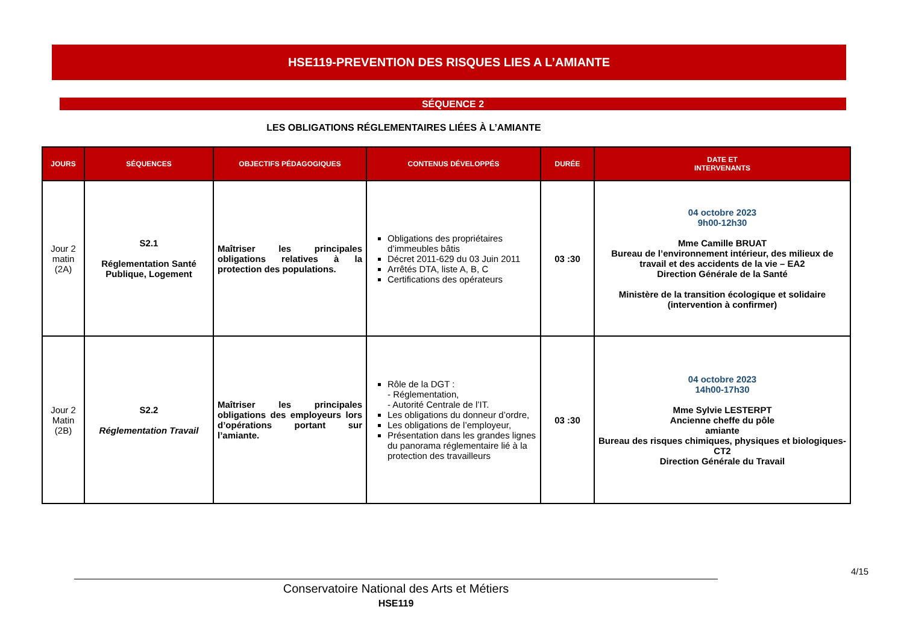HSE119-PREVENTION DES RISQUES LIES A L’AMIANTE
SÉQUENCE 2
LES OBLIGATIONS RÉGLEMENTAIRES LIÉES À L’AMIANTE
| JOURS | SÉQUENCES | OBJECTIFS PÉDAGOGIQUES | CONTENUS DÉVELOPPÉS | DURÉE | DATE ET INTERVENANTS |
| --- | --- | --- | --- | --- | --- |
| Jour 2 matin (2A) | S2.1 Réglementation Santé Publique, Logement | Maîtriser les principales obligations relatives à la protection des populations. | Obligations des propriétaires d’immeubles bâtis Décret 2011-629 du 03 Juin 2011 Arrêtés DTA, liste A, B, C Certifications des opérateurs | 03 :30 | 04 octobre 2023 9h00-12h30 Mme Camille BRUAT Bureau de l’environnement intérieur, des milieux de travail et des accidents de la vie – EA2 Direction Générale de la Santé Ministère de la transition écologique et solidaire (intervention à confirmer) |
| Jour 2 Matin (2B) | S2.2 Réglementation Travail | Maîtriser les principales obligations des employeurs lors d’opérations portant sur l’amiante. | Rôle de la DGT : - Réglementation, - Autorité Centrale de l’IT. Les obligations du donneur d’ordre, Les obligations de l’employeur, Présentation dans les grandes lignes du panorama réglementaire lié à la protection des travailleurs | 03 :30 | 04 octobre 2023 14h00-17h30 Mme Sylvie LESTERPT Ancienne cheffe du pôle amiante Bureau des risques chimiques, physiques et biologiques-CT2 Direction Générale du Travail |
4/15
Conservatoire National des Arts et Métiers
HSE119